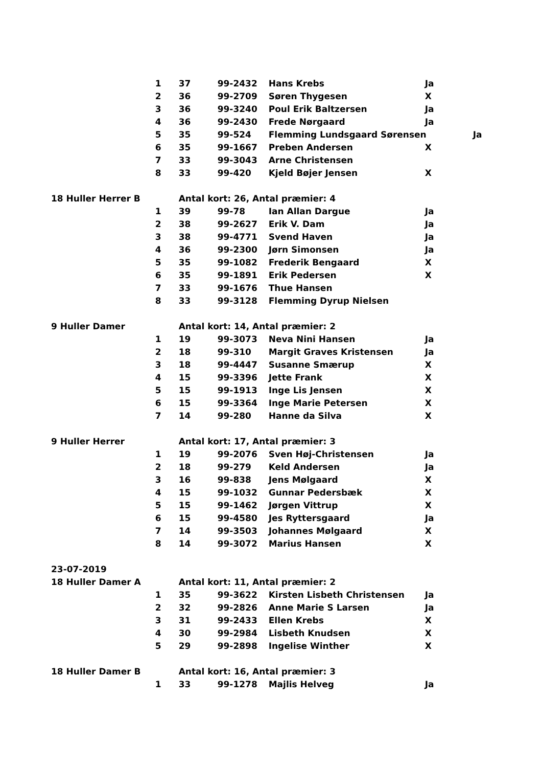| | 1 | 37 | 99-2432 | Hans Krebs | Ja |
| | 2 | 36 | 99-2709 | Søren Thygesen | X |
| | 3 | 36 | 99-3240 | Poul Erik Baltzersen | Ja |
| | 4 | 36 | 99-2430 | Frede Nørgaard | Ja |
| | 5 | 35 | 99-524 | Flemming Lundsgaard Sørensen Ja | |
| | 6 | 35 | 99-1667 | Preben Andersen | X |
| | 7 | 33 | 99-3043 | Arne Christensen | |
| | 8 | 33 | 99-420 | Kjeld Bøjer Jensen | X |
| 18 Huller Herrer B | | Antal kort: 26, Antal præmier: 4 | | | |
| | 1 | 39 | 99-78 | Ian Allan Dargue | Ja |
| | 2 | 38 | 99-2627 | Erik V. Dam | Ja |
| | 3 | 38 | 99-4771 | Svend Haven | Ja |
| | 4 | 36 | 99-2300 | Jørn Simonsen | Ja |
| | 5 | 35 | 99-1082 | Frederik Bengaard | X |
| | 6 | 35 | 99-1891 | Erik Pedersen | X |
| | 7 | 33 | 99-1676 | Thue Hansen | |
| | 8 | 33 | 99-3128 | Flemming Dyrup Nielsen | |
| 9 Huller Damer | | Antal kort: 14, Antal præmier: 2 | | | |
| | 1 | 19 | 99-3073 | Neva Nini Hansen | Ja |
| | 2 | 18 | 99-310 | Margit Graves Kristensen | Ja |
| | 3 | 18 | 99-4447 | Susanne Smærup | X |
| | 4 | 15 | 99-3396 | Jette Frank | X |
| | 5 | 15 | 99-1913 | Inge Lis Jensen | X |
| | 6 | 15 | 99-3364 | Inge Marie Petersen | X |
| | 7 | 14 | 99-280 | Hanne da Silva | X |
| 9 Huller Herrer | | Antal kort: 17, Antal præmier: 3 | | | |
| | 1 | 19 | 99-2076 | Sven Høj-Christensen | Ja |
| | 2 | 18 | 99-279 | Keld Andersen | Ja |
| | 3 | 16 | 99-838 | Jens Mølgaard | X |
| | 4 | 15 | 99-1032 | Gunnar Pedersbæk | X |
| | 5 | 15 | 99-1462 | Jørgen Vittrup | X |
| | 6 | 15 | 99-4580 | Jes Ryttersgaard | Ja |
| | 7 | 14 | 99-3503 | Johannes Mølgaard | X |
| | 8 | 14 | 99-3072 | Marius Hansen | X |
| 23-07-2019 | | | | | |
| 18 Huller Damer A | | Antal kort: 11, Antal præmier: 2 | | | |
| | 1 | 35 | 99-3622 | Kirsten Lisbeth Christensen | Ja |
| | 2 | 32 | 99-2826 | Anne Marie S Larsen | Ja |
| | 3 | 31 | 99-2433 | Ellen Krebs | X |
| | 4 | 30 | 99-2984 | Lisbeth Knudsen | X |
| | 5 | 29 | 99-2898 | Ingelise Winther | X |
| 18 Huller Damer B | | Antal kort: 16, Antal præmier: 3 | | | |
| | 1 | 33 | 99-1278 | Majlis Helveg | Ja |